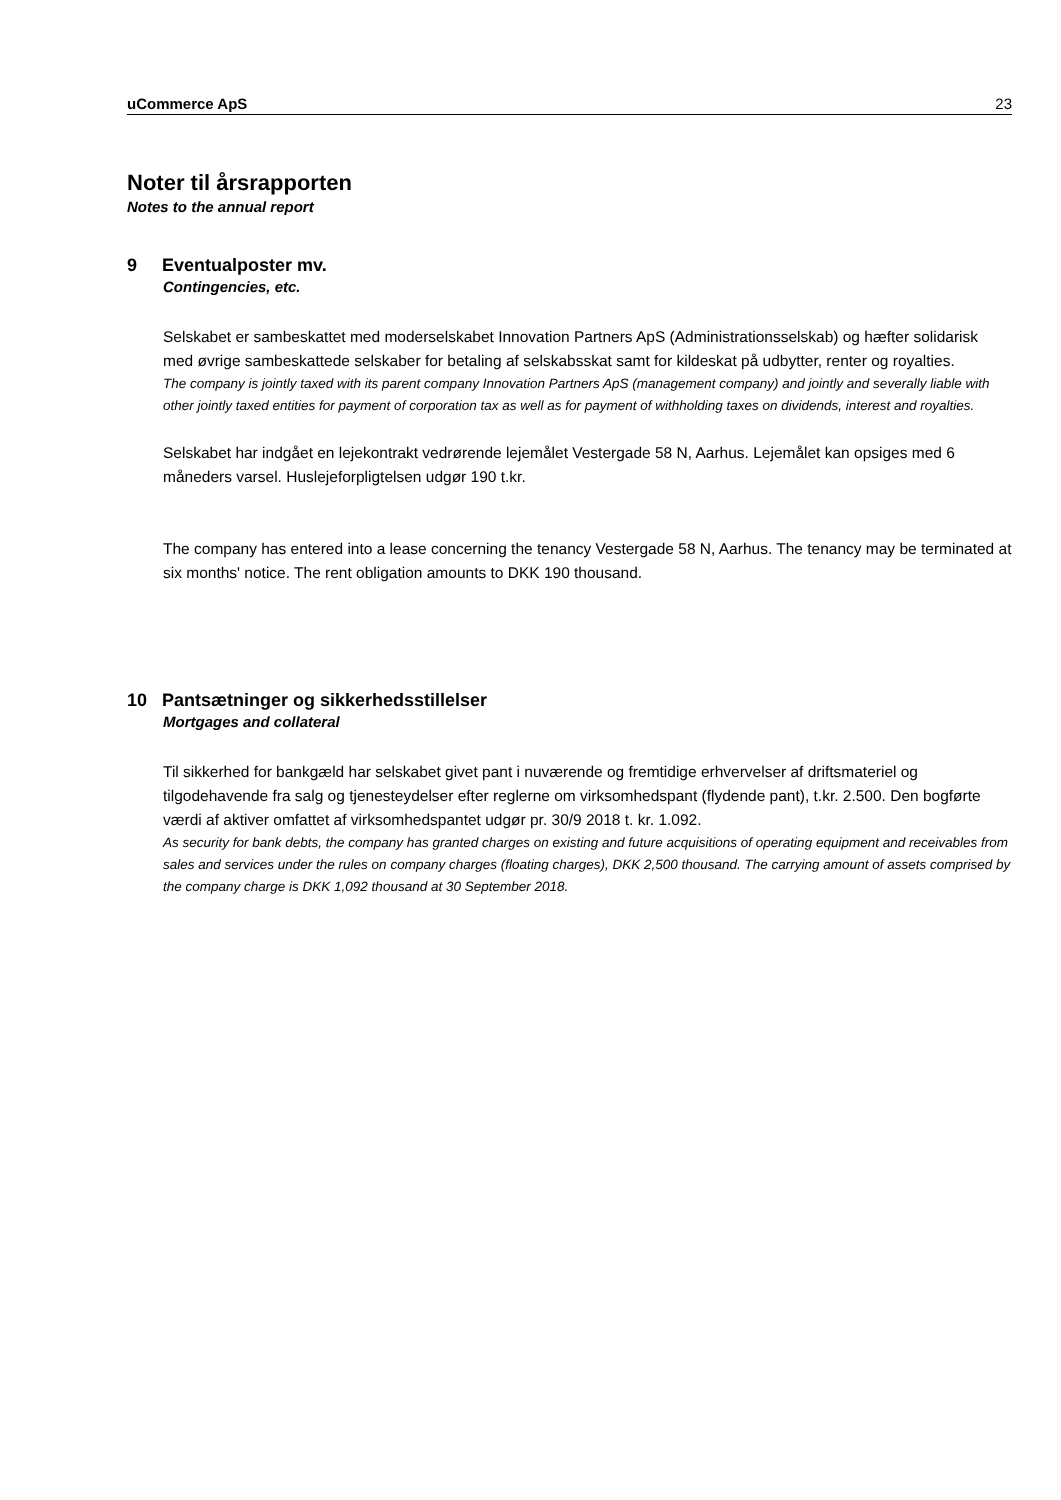uCommerce ApS 23
Noter til årsrapporten
Notes to the annual report
9 Eventualposter mv.
Contingencies, etc.
Selskabet er sambeskattet med moderselskabet Innovation Partners ApS (Administrationsselskab) og hæfter solidarisk med øvrige sambeskattede selskaber for betaling af selskabsskat samt for kildeskat på udbytter, renter og royalties.
The company is jointly taxed with its parent company Innovation Partners ApS (management company) and jointly and severally liable with other jointly taxed entities for payment of corporation tax as well as for payment of withholding taxes on dividends, interest and royalties.
Selskabet har indgået en lejekontrakt vedrørende lejemålet Vestergade 58 N, Aarhus. Lejemålet kan opsiges med 6 måneders varsel. Huslejeforpligtelsen udgør 190 t.kr.
The company has entered into a lease concerning the tenancy Vestergade 58 N, Aarhus. The tenancy may be terminated at six months' notice. The rent obligation amounts to DKK 190 thousand.
10 Pantsætninger og sikkerhedsstillelser
Mortgages and collateral
Til sikkerhed for bankgæld har selskabet givet pant i nuværende og fremtidige erhvervelser af driftsmateriel og tilgodehavende fra salg og tjenesteydelser efter reglerne om virksomhedspant (flydende pant), t.kr. 2.500. Den bogførte værdi af aktiver omfattet af virksomhedspantet udgør pr. 30/9 2018 t. kr. 1.092.
As security for bank debts, the company has granted charges on existing and future acquisitions of operating equipment and receivables from sales and services under the rules on company charges (floating charges), DKK 2,500 thousand. The carrying amount of assets comprised by the company charge is DKK 1,092 thousand at 30 September 2018.